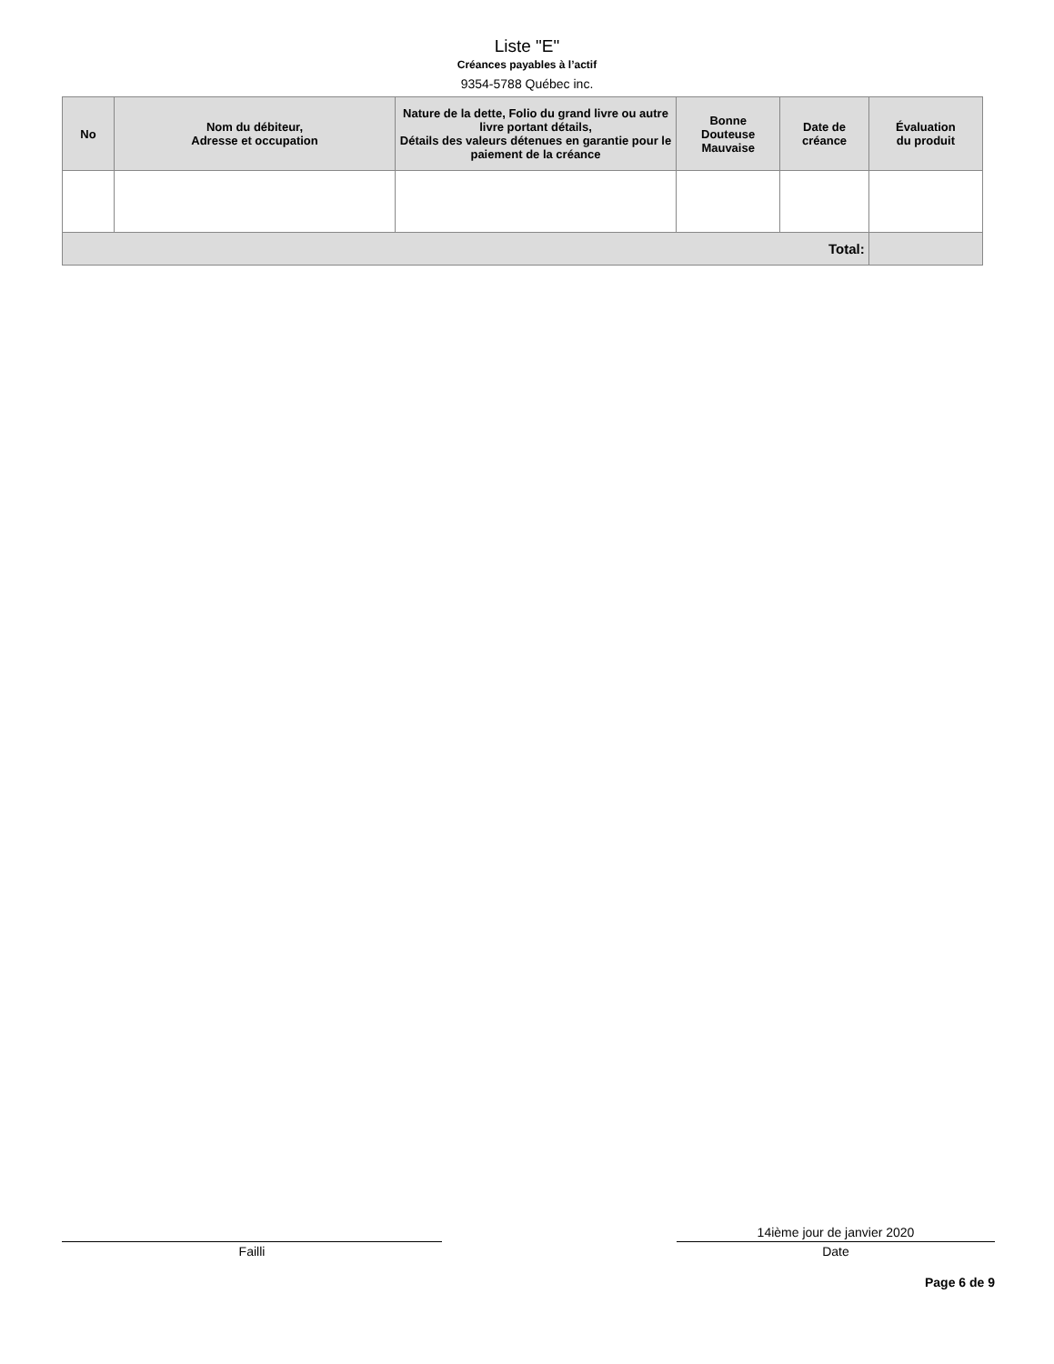Liste "E"
Créances payables à l’actif
9354-5788 Québec inc.
| No | Nom du débiteur, Adresse et occupation | Nature de la dette, Folio du grand livre ou autre livre portant détails, Détails des valeurs détenues en garantie pour le paiement de la créance | Bonne Douteuse Mauvaise | Date de créance | Évaluation du produit |
| --- | --- | --- | --- | --- | --- |
| Total: | | | | | |
Failli
14ième jour de janvier 2020
Date
Page 6 de 9